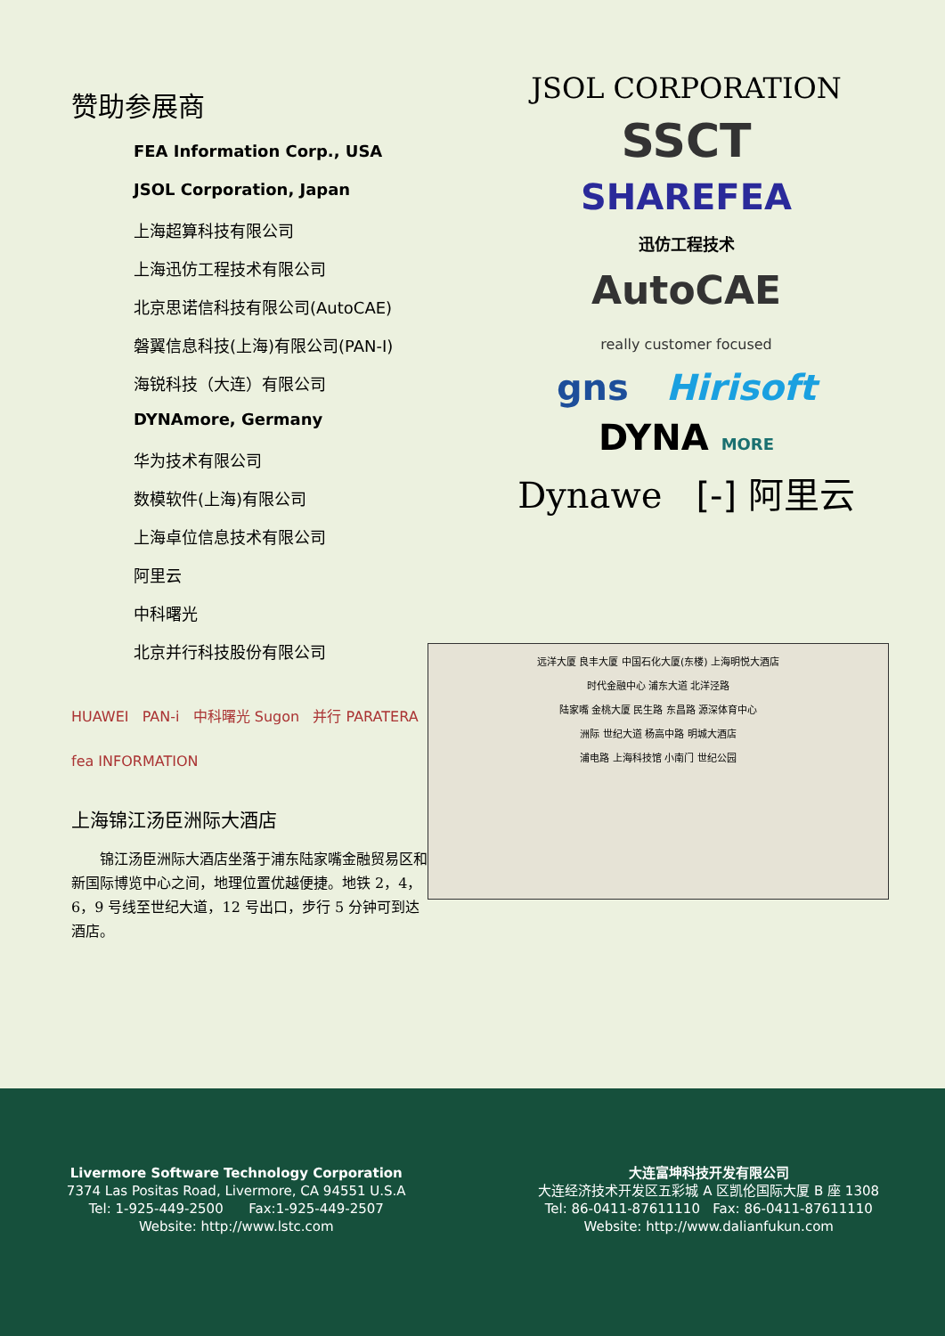赞助参展商
FEA Information Corp., USA
JSOL Corporation, Japan
上海超算科技有限公司
上海迅仿工程技术有限公司
北京思诺信科技有限公司(AutoCAE)
磐翼信息科技(上海)有限公司(PAN-I)
海锐科技（大连）有限公司
DYNAmore, Germany
华为技术有限公司
数模软件(上海)有限公司
上海卓位信息技术有限公司
阿里云
中科曙光
北京并行科技股份有限公司
HUAWEI PAN-i 中科曙光 Sugon 并行 PARATERA
fea INFORMATION
上海锦江汤臣洲际大酒店
锦江汤臣洲际大酒店坐落于浦东陆家嘴金融贸易区和新国际博览中心之间，地理位置优越便捷。地铁 2，4，6，9 号线至世纪大道，12 号出口，步行 5 分钟可到达酒店。
JSOL CORPORATION
SSCT
SHAREFEA
迅仿工程技术
AutoCAE
really customer focused
gns Hirisoft
DYNA MORE
Dynawe [-] 阿里云
远洋大厦 良丰大厦 中国石化大厦(东楼) 上海明悦大酒店
时代金融中心 浦东大道 北洋泾路
陆家嘴 金桃大厦 民生路 东昌路 源深体育中心
洲际 世纪大道 杨高中路 明城大酒店
浦电路 上海科技馆 小南门 世纪公园
Livermore Software Technology Corporation
7374 Las Positas Road, Livermore, CA 94551 U.S.A
Tel: 1-925-449-2500 Fax:1-925-449-2507
Website: http://www.lstc.com
大连富坤科技开发有限公司
大连经济技术开发区五彩城 A 区凯伦国际大厦 B 座 1308
Tel: 86-0411-87611110 Fax: 86-0411-87611110
Website: http://www.dalianfukun.com